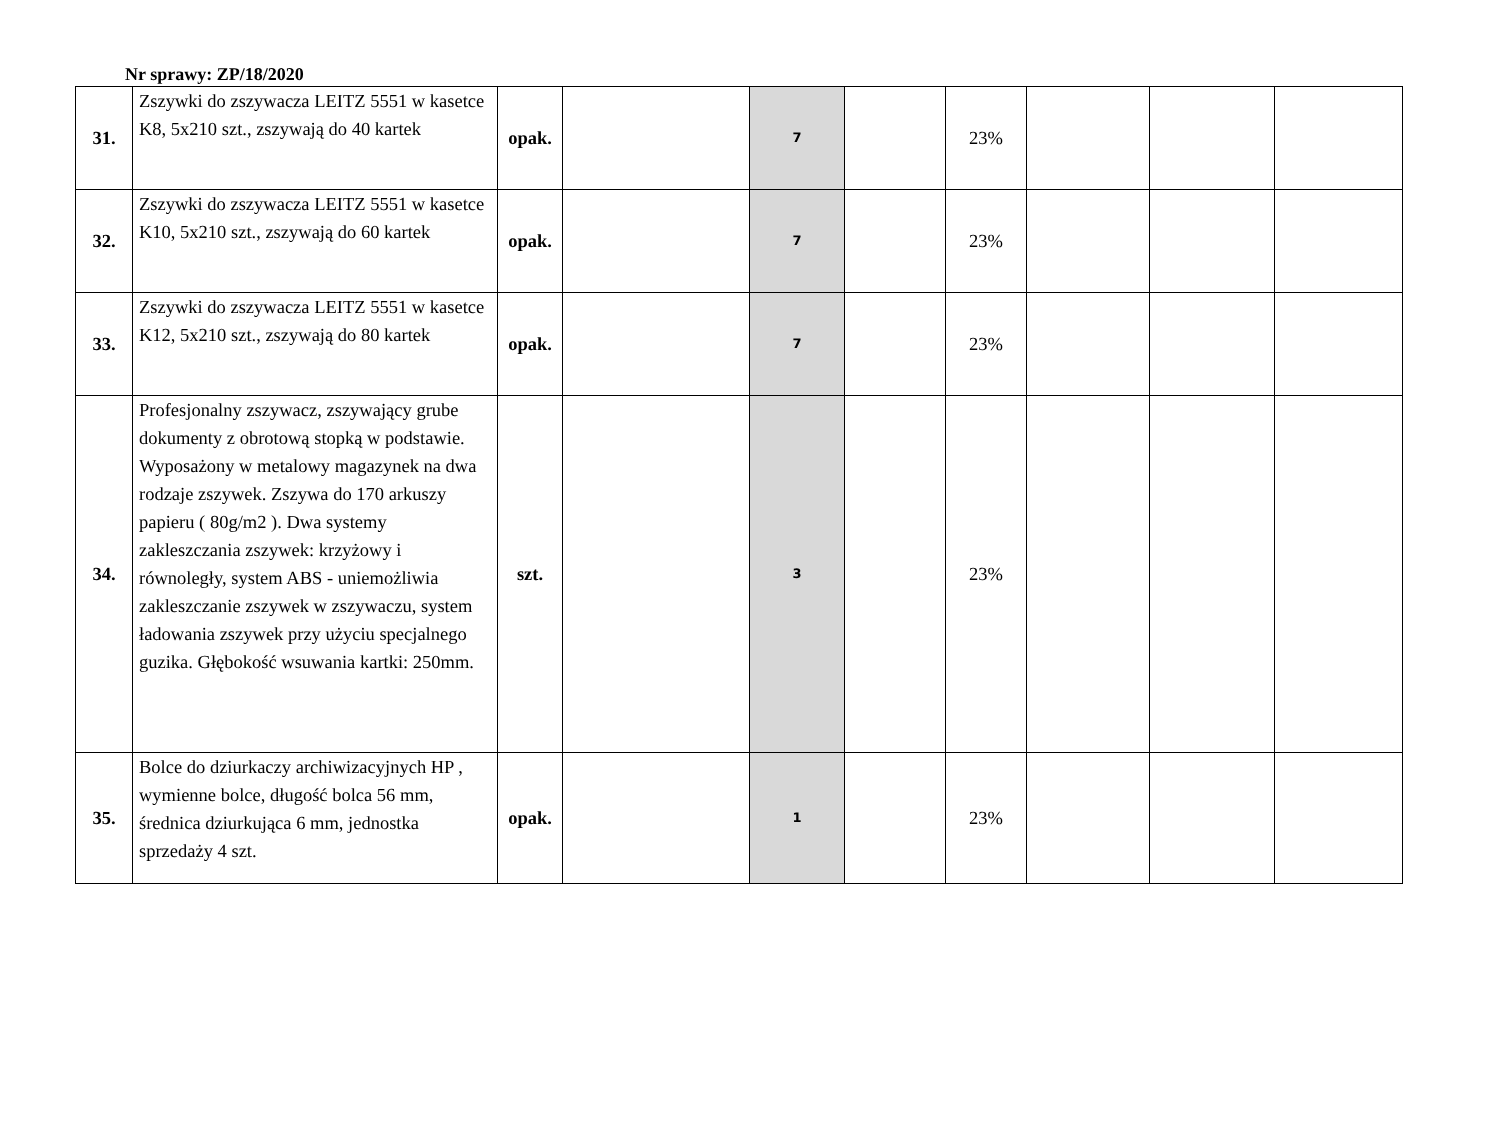Nr sprawy: ZP/18/2020
| 31. | Zszywki do zszywacza LEITZ 5551 w kasetce K8, 5x210 szt., zszywają do 40 kartek | opak. | | 7 | | 23% | | | |
| 32. | Zszywki do zszywacza LEITZ 5551 w kasetce K10, 5x210 szt., zszywają do 60 kartek | opak. | | 7 | | 23% | | | |
| 33. | Zszywki do zszywacza LEITZ 5551 w kasetce K12, 5x210 szt., zszywają do 80 kartek | opak. | | 7 | | 23% | | | |
| 34. | Profesjonalny zszywacz, zszywający grube dokumenty z obrotową stopką w podstawie. Wyposażony w metalowy magazynek na dwa rodzaje zszywek. Zszywa do 170 arkuszy papieru ( 80g/m2 ). Dwa systemy zakleszczania zszywek: krzyżowy i równoległy, system ABS - uniemożliwia zakleszczanie zszywek w zszywaczu, system ładowania zszywek przy użyciu specjalnego guzika. Głębokość wsuwania kartki: 250mm. | szt. | | 3 | | 23% | | | |
| 35. | Bolce do dziurkaczy archiwizacyjnych HP , wymienne bolce, długość bolca 56 mm, średnica dziurkująca 6 mm, jednostka sprzedaży 4 szt. | opak. | | 1 | | 23% | | | |